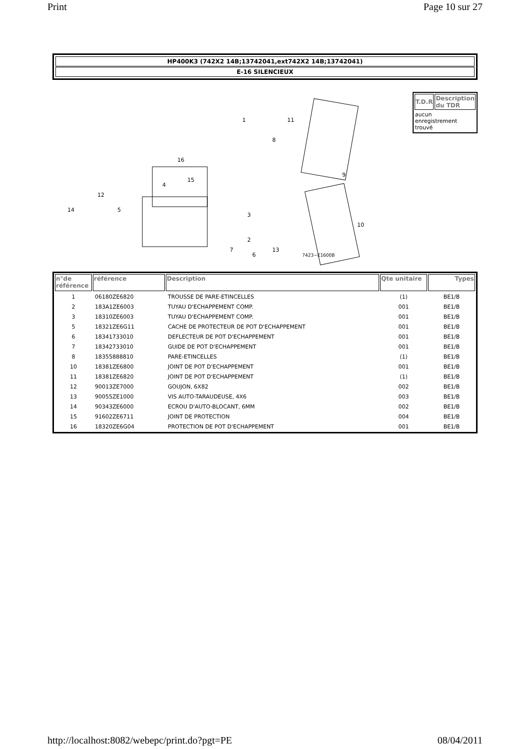Print Page 10 sur 27
HP400K3 (742X2 14B;13742041,ext742X2 14B;13742041)
E-16 SILENCIEUX
1
2
3
4
5
6
7
8
9
10
11
12
13
14
15
16
7423−E1600B
| T.D.R | Description du TDR |
| --- | --- |
| aucun enregistrement trouvé | |
| n°de référence | référence | Description | Qte unitaire | Types |
| --- | --- | --- | --- | --- |
| 1 | 06180ZE6820 | TROUSSE DE PARE-ETINCELLES | (1) | BE1/B |
| 2 | 183A1ZE6003 | TUYAU D'ECHAPPEMENT COMP. | 001 | BE1/B |
| 3 | 18310ZE6003 | TUYAU D'ECHAPPEMENT COMP. | 001 | BE1/B |
| 5 | 18321ZE6G11 | CACHE DE PROTECTEUR DE POT D'ECHAPPEMENT | 001 | BE1/B |
| 6 | 18341733010 | DEFLECTEUR DE POT D'ECHAPPEMENT | 001 | BE1/B |
| 7 | 18342733010 | GUIDE DE POT D'ECHAPPEMENT | 001 | BE1/B |
| 8 | 18355888810 | PARE-ETINCELLES | (1) | BE1/B |
| 10 | 18381ZE6800 | JOINT DE POT D'ECHAPPEMENT | 001 | BE1/B |
| 11 | 18381ZE6820 | JOINT DE POT D'ECHAPPEMENT | (1) | BE1/B |
| 12 | 90013ZE7000 | GOUJON, 6X82 | 002 | BE1/B |
| 13 | 90055ZE1000 | VIS AUTO-TARAUDEUSE, 4X6 | 003 | BE1/B |
| 14 | 90343ZE6000 | ECROU D'AUTO-BLOCANT, 6MM | 002 | BE1/B |
| 15 | 91602ZE6711 | JOINT DE PROTECTION | 004 | BE1/B |
| 16 | 18320ZE6G04 | PROTECTION DE POT D'ECHAPPEMENT | 001 | BE1/B |
http://localhost:8082/webepc/print.do?pgt=PE 08/04/2011